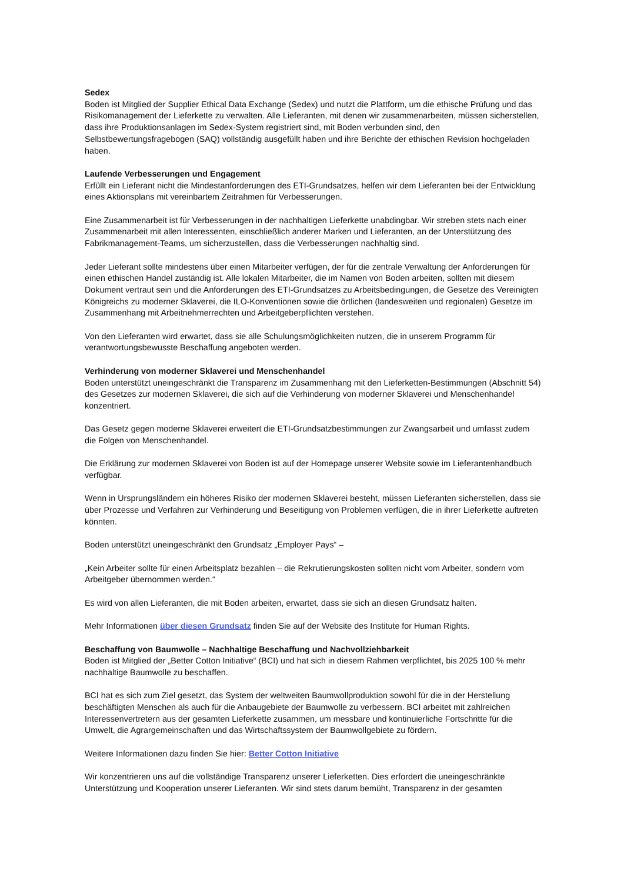Sedex
Boden ist Mitglied der Supplier Ethical Data Exchange (Sedex) und nutzt die Plattform, um die ethische Prüfung und das Risikomanagement der Lieferkette zu verwalten. Alle Lieferanten, mit denen wir zusammenarbeiten, müssen sicherstellen, dass ihre Produktionsanlagen im Sedex-System registriert sind, mit Boden verbunden sind, den Selbstbewertungsfragebogen (SAQ) vollständig ausgefüllt haben und ihre Berichte der ethischen Revision hochgeladen haben.
Laufende Verbesserungen und Engagement
Erfüllt ein Lieferant nicht die Mindestanforderungen des ETI-Grundsatzes, helfen wir dem Lieferanten bei der Entwicklung eines Aktionsplans mit vereinbartem Zeitrahmen für Verbesserungen.
Eine Zusammenarbeit ist für Verbesserungen in der nachhaltigen Lieferkette unabdingbar. Wir streben stets nach einer Zusammenarbeit mit allen Interessenten, einschließlich anderer Marken und Lieferanten, an der Unterstützung des Fabrikmanagement-Teams, um sicherzustellen, dass die Verbesserungen nachhaltig sind.
Jeder Lieferant sollte mindestens über einen Mitarbeiter verfügen, der für die zentrale Verwaltung der Anforderungen für einen ethischen Handel zuständig ist. Alle lokalen Mitarbeiter, die im Namen von Boden arbeiten, sollten mit diesem Dokument vertraut sein und die Anforderungen des ETI-Grundsatzes zu Arbeitsbedingungen, die Gesetze des Vereinigten Königreichs zu moderner Sklaverei, die ILO-Konventionen sowie die örtlichen (landesweiten und regionalen) Gesetze im Zusammenhang mit Arbeitnehmerrechten und Arbeitgeberpflichten verstehen.
Von den Lieferanten wird erwartet, dass sie alle Schulungsmöglichkeiten nutzen, die in unserem Programm für verantwortungsbewusste Beschaffung angeboten werden.
Verhinderung von moderner Sklaverei und Menschenhandel
Boden unterstützt uneingeschränkt die Transparenz im Zusammenhang mit den Lieferketten-Bestimmungen (Abschnitt 54) des Gesetzes zur modernen Sklaverei, die sich auf die Verhinderung von moderner Sklaverei und Menschenhandel konzentriert.
Das Gesetz gegen moderne Sklaverei erweitert die ETI-Grundsatzbestimmungen zur Zwangsarbeit und umfasst zudem die Folgen von Menschenhandel.
Die Erklärung zur modernen Sklaverei von Boden ist auf der Homepage unserer Website sowie im Lieferantenhandbuch verfügbar.
Wenn in Ursprungsländern ein höheres Risiko der modernen Sklaverei besteht, müssen Lieferanten sicherstellen, dass sie über Prozesse und Verfahren zur Verhinderung und Beseitigung von Problemen verfügen, die in ihrer Lieferkette auftreten könnten.
Boden unterstützt uneingeschränkt den Grundsatz „Employer Pays“ –
„Kein Arbeiter sollte für einen Arbeitsplatz bezahlen – die Rekrutierungskosten sollten nicht vom Arbeiter, sondern vom Arbeitgeber übernommen werden.“
Es wird von allen Lieferanten, die mit Boden arbeiten, erwartet, dass sie sich an diesen Grundsatz halten.
Mehr Informationen über diesen Grundsatz finden Sie auf der Website des Institute for Human Rights.
Beschaffung von Baumwolle – Nachhaltige Beschaffung und Nachvollziehbarkeit
Boden ist Mitglied der „Better Cotton Initiative“ (BCI) und hat sich in diesem Rahmen verpflichtet, bis 2025 100 % mehr nachhaltige Baumwolle zu beschaffen.
BCI hat es sich zum Ziel gesetzt, das System der weltweiten Baumwollproduktion sowohl für die in der Herstellung beschäftigten Menschen als auch für die Anbaugebiete der Baumwolle zu verbessern. BCI arbeitet mit zahlreichen Interessenvertretern aus der gesamten Lieferkette zusammen, um messbare und kontinuierliche Fortschritte für die Umwelt, die Agrargemeinschaften und das Wirtschaftssystem der Baumwollgebiete zu fördern.
Weitere Informationen dazu finden Sie hier: Better Cotton Initiative
Wir konzentrieren uns auf die vollständige Transparenz unserer Lieferketten. Dies erfordert die uneingeschränkte Unterstützung und Kooperation unserer Lieferanten. Wir sind stets darum bemüht, Transparenz in der gesamten